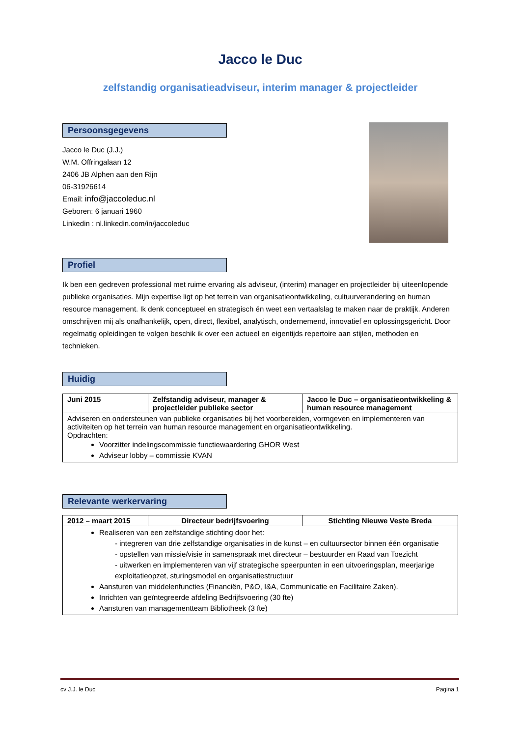Jacco le Duc
zelfstandig organisatieadviseur, interim manager & projectleider
Persoonsgegevens
Jacco le Duc (J.J.)
W.M. Offringalaan 12
2406 JB Alphen aan den Rijn
06-31926614
Email: info@jaccoleduc.nl
Geboren: 6 januari 1960
Linkedin : nl.linkedin.com/in/jaccoleduc
Profiel
Ik ben een gedreven professional met ruime ervaring als adviseur, (interim) manager en projectleider bij uiteenlopende publieke organisaties. Mijn expertise ligt op het terrein van organisatieontwikkeling, cultuurverandering en human resource management. Ik denk conceptueel en strategisch én weet een vertaalslag te maken naar de praktijk. Anderen omschrijven mij als onafhankelijk, open, direct, flexibel, analytisch, ondernemend, innovatief en oplossingsgericht. Door regelmatig opleidingen te volgen beschik ik over een actueel en eigentijds repertoire aan stijlen, methoden en technieken.
Huidig
| Juni 2015 | Zelfstandig adviseur, manager & projectleider publieke sector | Jacco le Duc – organisatieontwikkeling & human resource management |
| Adviseren en ondersteunen van publieke organisaties bij het voorbereiden, vormgeven en implementeren van activiteiten op het terrein van human resource management en organisatieontwikkeling. Opdrachten: Voorzitter indelingscommissie functiewaardering GHOR West Adviseur lobby – commissie KVAN | | |
Relevante werkervaring
| 2012 – maart 2015 | Directeur bedrijfsvoering | Stichting Nieuwe Veste Breda |
| Realiseren van een zelfstandige stichting door het: - integreren van drie zelfstandige organisaties in de kunst – en cultuursector binnen één organisatie - opstellen van missie/visie in samenspraak met directeur – bestuurder en Raad van Toezicht - uitwerken en implementeren van vijf strategische speerpunten in een uitvoeringsplan, meerjarige exploitatieopzet, sturingsmodel en organisatiestructuur Aansturen van middelenfuncties (Financiën, P&O, I&A, Communicatie en Facilitaire Zaken). Inrichten van geïntegreerde afdeling Bedrijfsvoering (30 fte) Aansturen van managementteam Bibliotheek (3 fte) | | |
cv J.J. le Duc Pagina 1